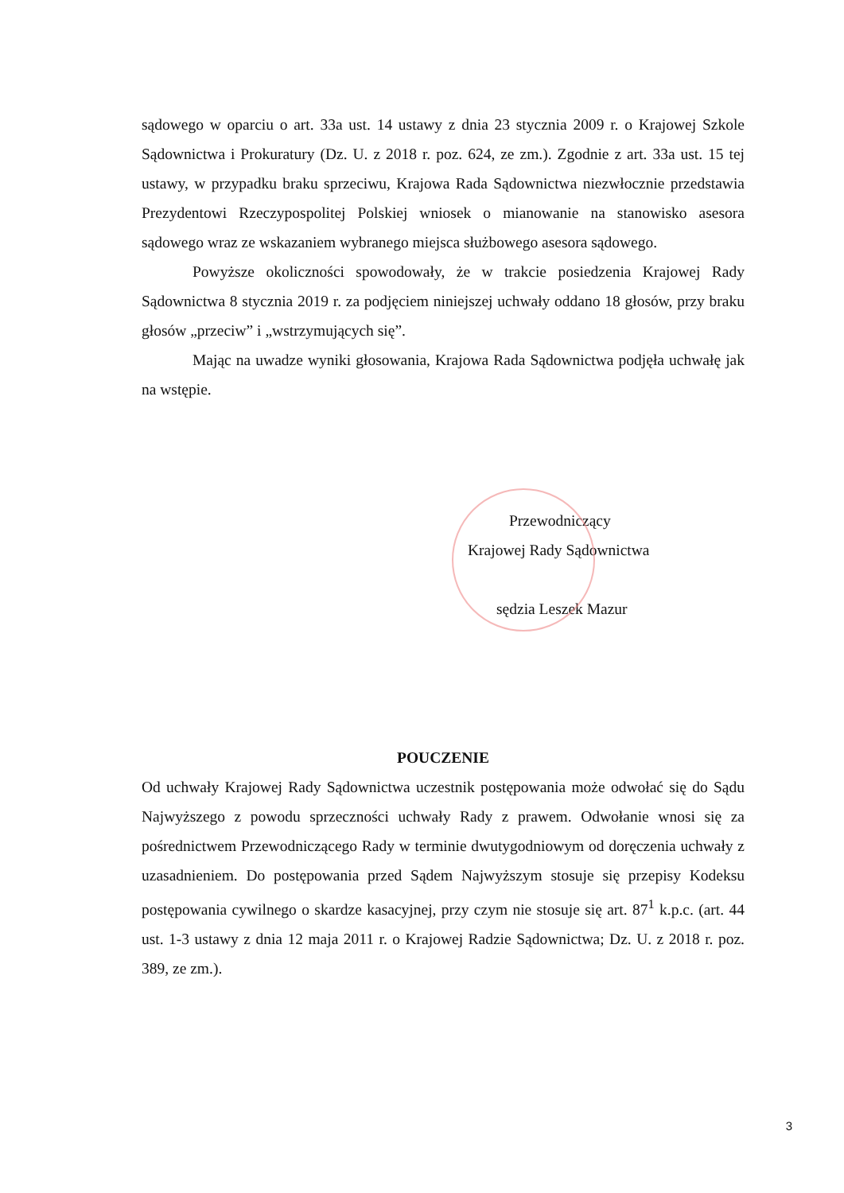sądowego w oparciu o art. 33a ust. 14 ustawy z dnia 23 stycznia 2009 r. o Krajowej Szkole Sądownictwa i Prokuratury (Dz. U. z 2018 r. poz. 624, ze zm.). Zgodnie z art. 33a ust. 15 tej ustawy, w przypadku braku sprzeciwu, Krajowa Rada Sądownictwa niezwłocznie przedstawia Prezydentowi Rzeczypospolitej Polskiej wniosek o mianowanie na stanowisko asesora sądowego wraz ze wskazaniem wybranego miejsca służbowego asesora sądowego.
Powyższe okoliczności spowodowały, że w trakcie posiedzenia Krajowej Rady Sądownictwa 8 stycznia 2019 r. za podjęciem niniejszej uchwały oddano 18 głosów, przy braku głosów „przeciw” i „wstrzymujących się”.
Mając na uwadze wyniki głosowania, Krajowa Rada Sądownictwa podjęła uchwałę jak na wstępie.
Przewodniczący
Krajowej Rady Sądownictwa
sędzia Leszek Mazur
POUCZENIE
Od uchwały Krajowej Rady Sądownictwa uczestnik postępowania może odwołać się do Sądu Najwyższego z powodu sprzeczności uchwały Rady z prawem. Odwołanie wnosi się za pośrednictwem Przewodniczącego Rady w terminie dwutygodniowym od doręczenia uchwały z uzasadnieniem. Do postępowania przed Sądem Najwyższym stosuje się przepisy Kodeksu postępowania cywilnego o skardze kasacyjnej, przy czym nie stosuje się art. 87<sup>1</sup> k.p.c. (art. 44 ust. 1-3 ustawy z dnia 12 maja 2011 r. o Krajowej Radzie Sądownictwa; Dz. U. z 2018 r. poz. 389, ze zm.).
3